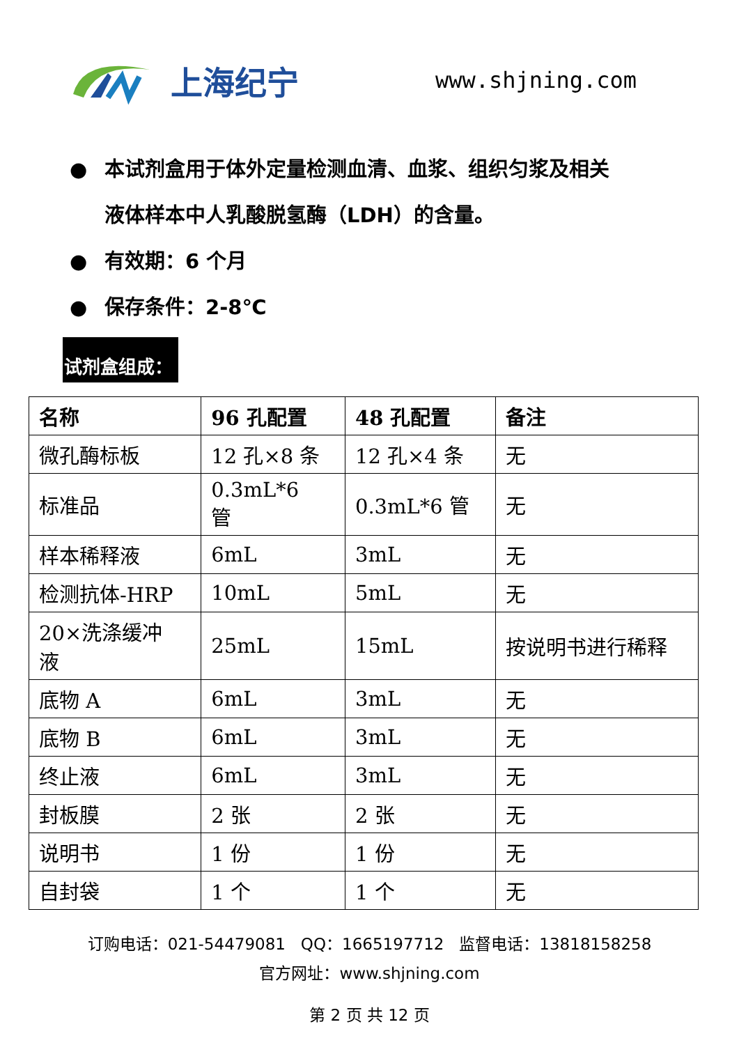上海纪宁
www.shjning.com
● 本试剂盒用于体外定量检测血清、血浆、组织匀浆及相关
液体样本中人乳酸脱氢酶（LDH）的含量。
● 有效期：6 个月
● 保存条件：2-8℃
试剂盒组成：
| 名称 | 96 孔配置 | 48 孔配置 | 备注 |
| --- | --- | --- | --- |
| 微孔酶标板 | 12 孔×8 条 | 12 孔×4 条 | 无 |
| 标准品 | 0.3mL*6 管 | 0.3mL*6 管 | 无 |
| 样本稀释液 | 6mL | 3mL | 无 |
| 检测抗体-HRP | 10mL | 5mL | 无 |
| 20×洗涤缓冲 液 | 25mL | 15mL | 按说明书进行稀释 |
| 底物 A | 6mL | 3mL | 无 |
| 底物 B | 6mL | 3mL | 无 |
| 终止液 | 6mL | 3mL | 无 |
| 封板膜 | 2 张 | 2 张 | 无 |
| 说明书 | 1 份 | 1 份 | 无 |
| 自封袋 | 1 个 | 1 个 | 无 |
订购电话：021-54479081 QQ：1665197712 监督电话：13818158258
官方网址：www.shjning.com
第 2 页 共 12 页